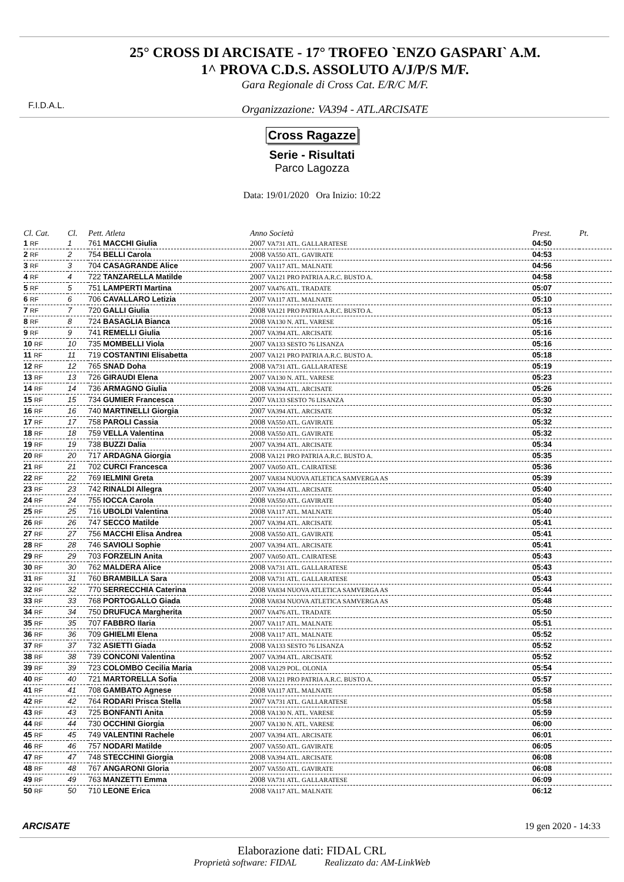F.I.D.A.L.
25° CROSS DI ARCISATE - 17° TROFEO `ENZO GASPARI` A.M.
1^ PROVA C.D.S. ASSOLUTO A/J/P/S M/F.
Gara Regionale di Cross Cat. E/R/C M/F.
Organizzazione: VA394 - ATL.ARCISATE
Cross Ragazze
Serie - Risultati
Parco Lagozza
Data: 19/01/2020 Ora Inizio: 10:22
| Cl. Cat. | Cl. | Pett. Atleta | Anno Società | Prest. | Pt. |
| --- | --- | --- | --- | --- | --- |
| 1 RF | 1 | 761 MACCHI Giulia | 2007 VA731 ATL. GALLARATESE | 04:50 | |
| 2 RF | 2 | 754 BELLI Carola | 2008 VA550 ATL. GAVIRATE | 04:53 | |
| 3 RF | 3 | 704 CASAGRANDE Alice | 2007 VA117 ATL. MALNATE | 04:56 | |
| 4 RF | 4 | 722 TANZARELLA Matilde | 2007 VA121 PRO PATRIA A.R.C. BUSTO A. | 04:58 | |
| 5 RF | 5 | 751 LAMPERTI Martina | 2007 VA476 ATL. TRADATE | 05:07 | |
| 6 RF | 6 | 706 CAVALLARO Letizia | 2007 VA117 ATL. MALNATE | 05:10 | |
| 7 RF | 7 | 720 GALLI Giulia | 2008 VA121 PRO PATRIA A.R.C. BUSTO A. | 05:13 | |
| 8 RF | 8 | 724 BASAGLIA Bianca | 2008 VA130 N. ATL. VARESE | 05:16 | |
| 9 RF | 9 | 741 REMELLI Giulia | 2007 VA394 ATL. ARCISATE | 05:16 | |
| 10 RF | 10 | 735 MOMBELLI Viola | 2007 VA133 SESTO 76 LISANZA | 05:16 | |
| 11 RF | 11 | 719 COSTANTINI Elisabetta | 2007 VA121 PRO PATRIA A.R.C. BUSTO A. | 05:18 | |
| 12 RF | 12 | 765 SNAD Doha | 2008 VA731 ATL. GALLARATESE | 05:19 | |
| 13 RF | 13 | 726 GIRAUDI Elena | 2007 VA130 N. ATL. VARESE | 05:23 | |
| 14 RF | 14 | 736 ARMAGNO Giulia | 2008 VA394 ATL. ARCISATE | 05:26 | |
| 15 RF | 15 | 734 GUMIER Francesca | 2007 VA133 SESTO 76 LISANZA | 05:30 | |
| 16 RF | 16 | 740 MARTINELLI Giorgia | 2007 VA394 ATL. ARCISATE | 05:32 | |
| 17 RF | 17 | 758 PAROLI Cassia | 2008 VA550 ATL. GAVIRATE | 05:32 | |
| 18 RF | 18 | 759 VELLA Valentina | 2008 VA550 ATL. GAVIRATE | 05:32 | |
| 19 RF | 19 | 738 BUZZI Dalia | 2007 VA394 ATL. ARCISATE | 05:34 | |
| 20 RF | 20 | 717 ARDAGNA Giorgia | 2008 VA121 PRO PATRIA A.R.C. BUSTO A. | 05:35 | |
| 21 RF | 21 | 702 CURCI Francesca | 2007 VA050 ATL. CAIRATESE | 05:36 | |
| 22 RF | 22 | 769 IELMINI Greta | 2007 VA834 NUOVA ATLETICA SAMVERGA AS | 05:39 | |
| 23 RF | 23 | 742 RINALDI Allegra | 2007 VA394 ATL. ARCISATE | 05:40 | |
| 24 RF | 24 | 755 IOCCA Carola | 2008 VA550 ATL. GAVIRATE | 05:40 | |
| 25 RF | 25 | 716 UBOLDI Valentina | 2008 VA117 ATL. MALNATE | 05:40 | |
| 26 RF | 26 | 747 SECCO Matilde | 2007 VA394 ATL. ARCISATE | 05:41 | |
| 27 RF | 27 | 756 MACCHI Elisa Andrea | 2008 VA550 ATL. GAVIRATE | 05:41 | |
| 28 RF | 28 | 746 SAVIOLI Sophie | 2007 VA394 ATL. ARCISATE | 05:41 | |
| 29 RF | 29 | 703 FORZELIN Anita | 2007 VA050 ATL. CAIRATESE | 05:43 | |
| 30 RF | 30 | 762 MALDERA Alice | 2008 VA731 ATL. GALLARATESE | 05:43 | |
| 31 RF | 31 | 760 BRAMBILLA Sara | 2008 VA731 ATL. GALLARATESE | 05:43 | |
| 32 RF | 32 | 770 SERRECCHIA Caterina | 2008 VA834 NUOVA ATLETICA SAMVERGA AS | 05:44 | |
| 33 RF | 33 | 768 PORTOGALLO Giada | 2008 VA834 NUOVA ATLETICA SAMVERGA AS | 05:48 | |
| 34 RF | 34 | 750 DRUFUCA Margherita | 2007 VA476 ATL. TRADATE | 05:50 | |
| 35 RF | 35 | 707 FABBRO Ilaria | 2007 VA117 ATL. MALNATE | 05:51 | |
| 36 RF | 36 | 709 GHIELMI Elena | 2008 VA117 ATL. MALNATE | 05:52 | |
| 37 RF | 37 | 732 ASIETTI Giada | 2008 VA133 SESTO 76 LISANZA | 05:52 | |
| 38 RF | 38 | 739 CONCONI Valentina | 2007 VA394 ATL. ARCISATE | 05:52 | |
| 39 RF | 39 | 723 COLOMBO Cecilia Maria | 2008 VA129 POL. OLONIA | 05:54 | |
| 40 RF | 40 | 721 MARTORELLA Sofia | 2008 VA121 PRO PATRIA A.R.C. BUSTO A. | 05:57 | |
| 41 RF | 41 | 708 GAMBATO Agnese | 2008 VA117 ATL. MALNATE | 05:58 | |
| 42 RF | 42 | 764 RODARI Prisca Stella | 2007 VA731 ATL. GALLARATESE | 05:58 | |
| 43 RF | 43 | 725 BONFANTI Anita | 2008 VA130 N. ATL. VARESE | 05:59 | |
| 44 RF | 44 | 730 OCCHINI Giorgia | 2007 VA130 N. ATL. VARESE | 06:00 | |
| 45 RF | 45 | 749 VALENTINI Rachele | 2007 VA394 ATL. ARCISATE | 06:01 | |
| 46 RF | 46 | 757 NODARI Matilde | 2007 VA550 ATL. GAVIRATE | 06:05 | |
| 47 RF | 47 | 748 STECCHINI Giorgia | 2008 VA394 ATL. ARCISATE | 06:08 | |
| 48 RF | 48 | 767 ANGARONI Gloria | 2007 VA550 ATL. GAVIRATE | 06:08 | |
| 49 RF | 49 | 763 MANZETTI Emma | 2008 VA731 ATL. GALLARATESE | 06:09 | |
| 50 RF | 50 | 710 LEONE Erica | 2008 VA117 ATL. MALNATE | 06:12 | |
ARCISATE 19 gen 2020 - 14:33
Elaborazione dati: FIDAL CRL
Proprietà software: FIDAL Realizzato da: AM-LinkWeb